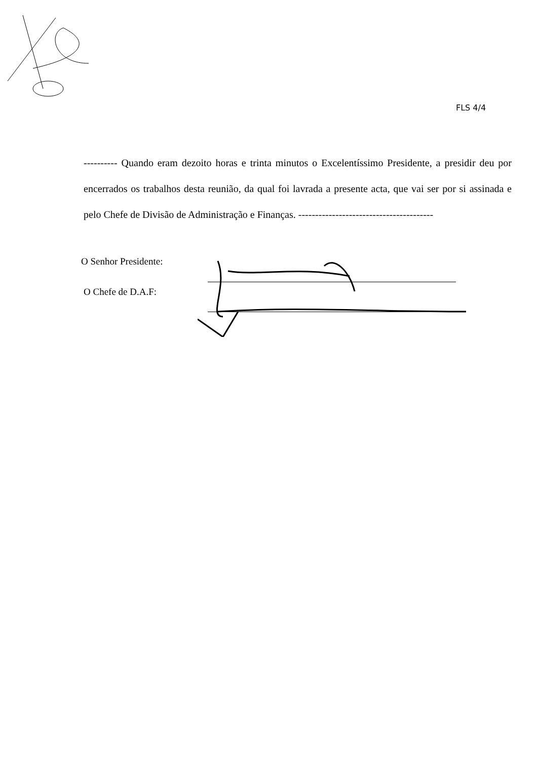FLS 4/4
---------- Quando eram dezoito horas e trinta minutos o Excelentíssimo Presidente, a presidir deu por encerrados os trabalhos desta reunião, da qual foi lavrada a presente acta, que vai ser por si assinada e pelo Chefe de Divisão de Administração e Finanças. ----------------------------------------
O Senhor Presidente:
O Chefe de D.A.F: